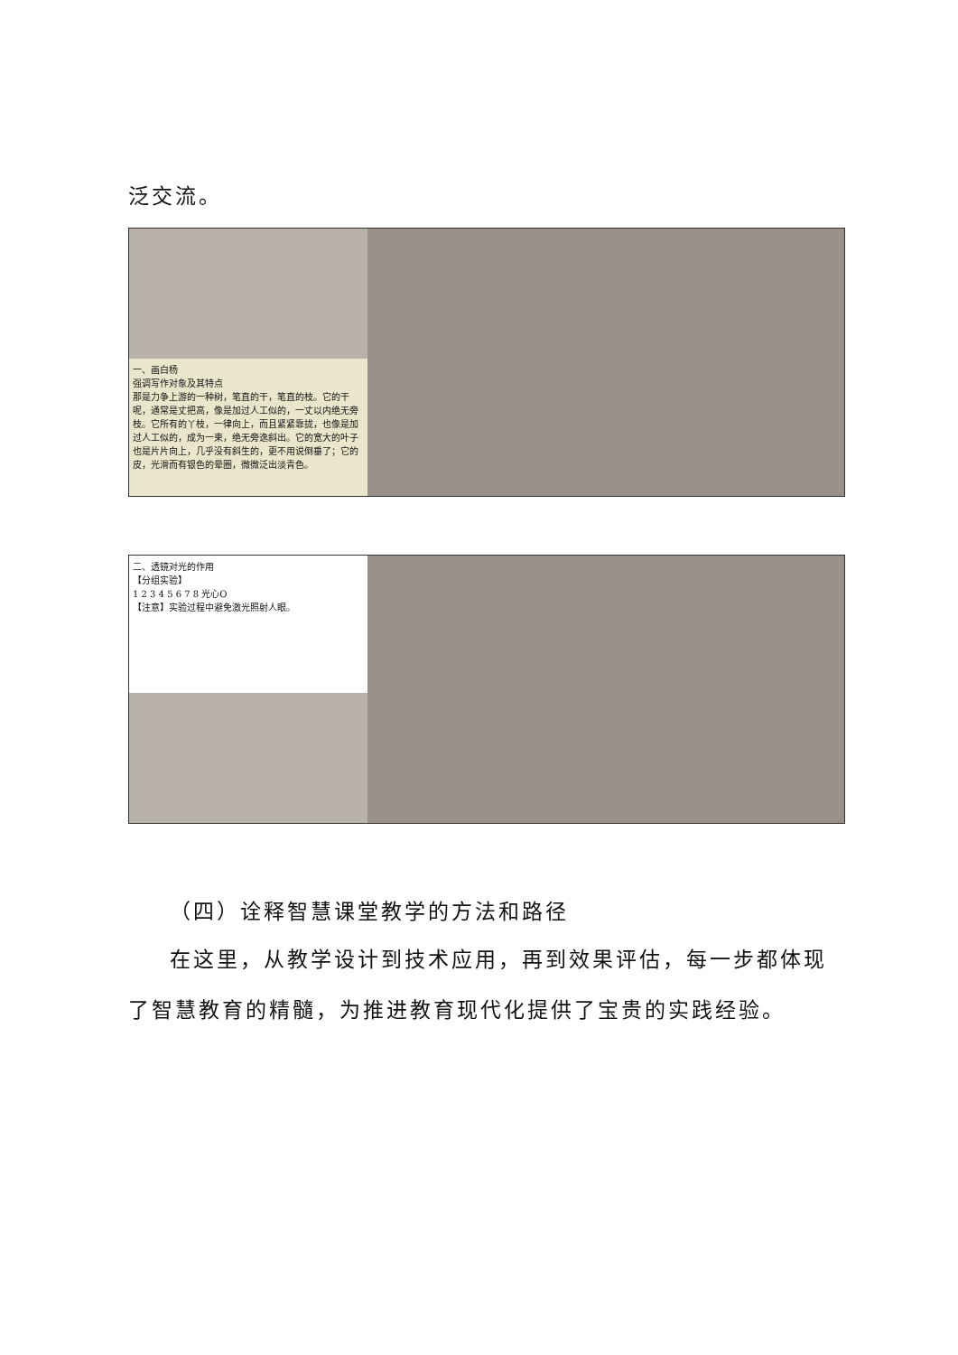泛交流。
一、画白杨
强调写作对象及其特点
那是力争上游的一种树，笔直的干，笔直的枝。它的干呢，通常是丈把高，像是加过人工似的，一丈以内绝无旁枝。它所有的丫枝，一律向上，而且紧紧靠拢，也像是加过人工似的，成为一束，绝无旁逸斜出。它的宽大的叶子也是片片向上，几乎没有斜生的，更不用说倒垂了；它的皮，光滑而有银色的晕圈，微微泛出淡青色。
二、透镜对光的作用
【分组实验】
1 2 3 4 5 6 7 8 光心O
【注意】实验过程中避免激光照射人眼。
（四）诠释智慧课堂教学的方法和路径
在这里，从教学设计到技术应用，再到效果评估，每一步都体现了智慧教育的精髓，为推进教育现代化提供了宝贵的实践经验。